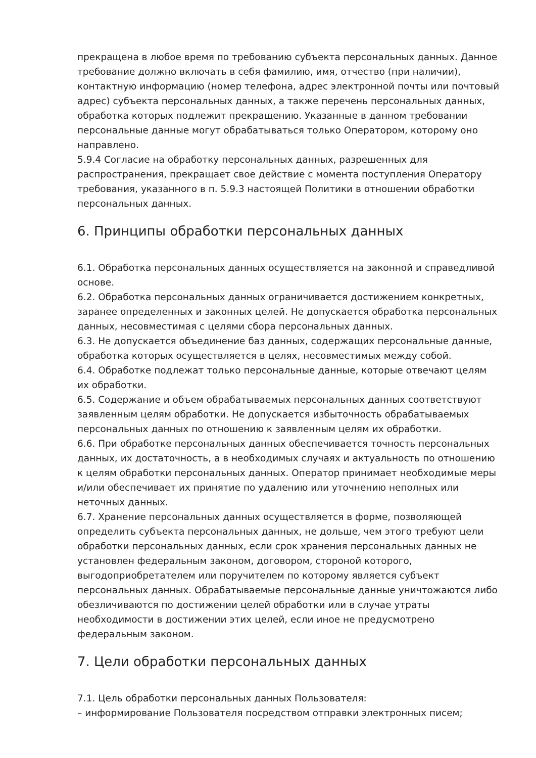прекращена в любое время по требованию субъекта персональных данных. Данное требование должно включать в себя фамилию, имя, отчество (при наличии), контактную информацию (номер телефона, адрес электронной почты или почтовый адрес) субъекта персональных данных, а также перечень персональных данных, обработка которых подлежит прекращению. Указанные в данном требовании персональные данные могут обрабатываться только Оператором, которому оно направлено.
5.9.4 Согласие на обработку персональных данных, разрешенных для распространения, прекращает свое действие с момента поступления Оператору требования, указанного в п. 5.9.3 настоящей Политики в отношении обработки персональных данных.
6. Принципы обработки персональных данных
6.1. Обработка персональных данных осуществляется на законной и справедливой основе.
6.2. Обработка персональных данных ограничивается достижением конкретных, заранее определенных и законных целей. Не допускается обработка персональных данных, несовместимая с целями сбора персональных данных.
6.3. Не допускается объединение баз данных, содержащих персональные данные, обработка которых осуществляется в целях, несовместимых между собой.
6.4. Обработке подлежат только персональные данные, которые отвечают целям их обработки.
6.5. Содержание и объем обрабатываемых персональных данных соответствуют заявленным целям обработки. Не допускается избыточность обрабатываемых персональных данных по отношению к заявленным целям их обработки.
6.6. При обработке персональных данных обеспечивается точность персональных данных, их достаточность, а в необходимых случаях и актуальность по отношению к целям обработки персональных данных. Оператор принимает необходимые меры и/или обеспечивает их принятие по удалению или уточнению неполных или неточных данных.
6.7. Хранение персональных данных осуществляется в форме, позволяющей определить субъекта персональных данных, не дольше, чем этого требуют цели обработки персональных данных, если срок хранения персональных данных не установлен федеральным законом, договором, стороной которого, выгодоприобретателем или поручителем по которому является субъект персональных данных. Обрабатываемые персональные данные уничтожаются либо обезличиваются по достижении целей обработки или в случае утраты необходимости в достижении этих целей, если иное не предусмотрено федеральным законом.
7. Цели обработки персональных данных
7.1. Цель обработки персональных данных Пользователя:
– информирование Пользователя посредством отправки электронных писем;